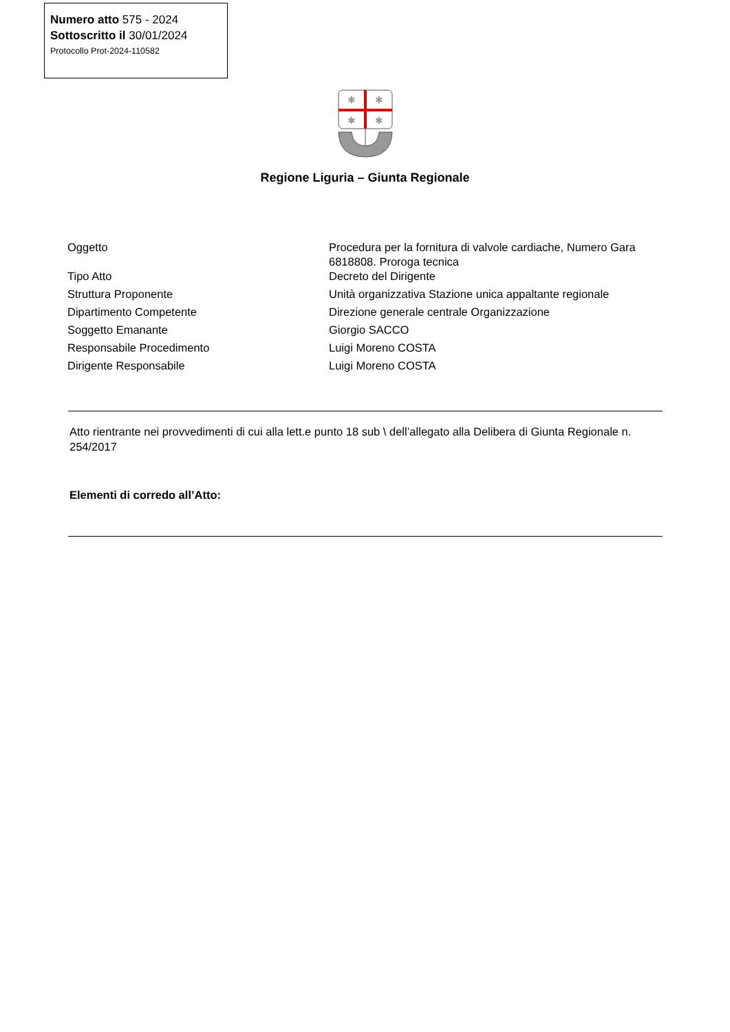Numero atto 575 - 2024
Sottoscritto il 30/01/2024
Protocollo Prot-2024-110582
✱
✱
✱
✱
Regione Liguria – Giunta Regionale
| Oggetto | Procedura per la fornitura di valvole cardiache, Numero Gara 6818808. Proroga tecnica |
| Tipo Atto | Decreto del Dirigente |
| Struttura Proponente | Unità organizzativa Stazione unica appaltante regionale |
| Dipartimento Competente | Direzione generale centrale Organizzazione |
| Soggetto Emanante | Giorgio SACCO |
| Responsabile Procedimento | Luigi Moreno COSTA |
| Dirigente Responsabile | Luigi Moreno COSTA |
Atto rientrante nei provvedimenti di cui alla lett.e punto 18 sub \ dell’allegato alla Delibera di Giunta Regionale n. 254/2017
Elementi di corredo all’Atto: